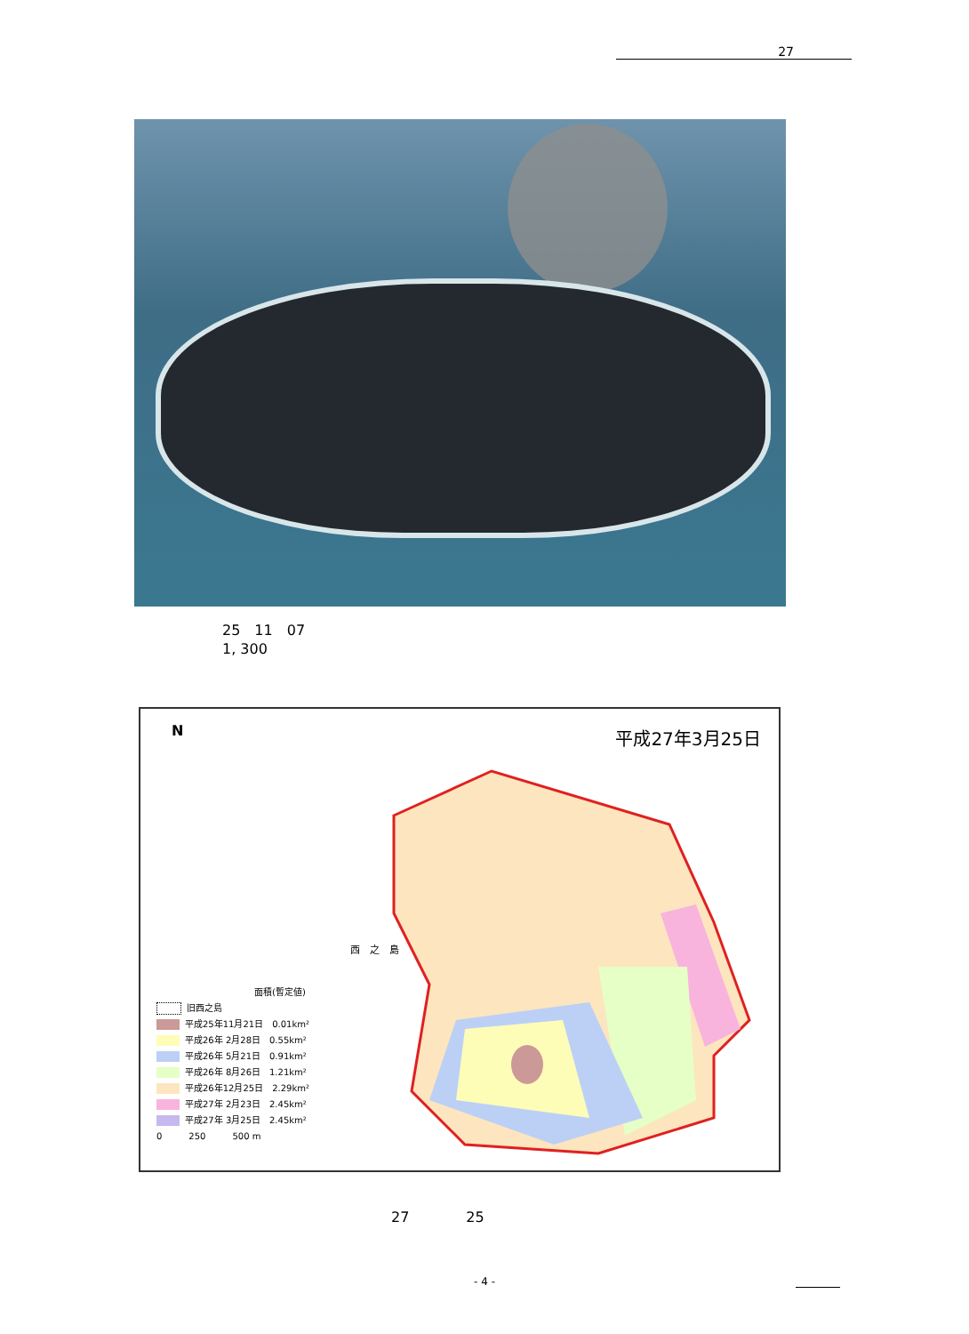27
25　11　07
1, 300
N 平成27年3月25日
西　之　島
面積(暫定値)
旧西之島
平成25年11月21日　0.01km²
平成26年 2月28日　0.55km²
平成26年 5月21日　0.91km²
平成26年 8月26日　1.21km²
平成26年12月25日　2.29km²
平成27年 2月23日　2.45km²
平成27年 3月25日　2.45km²
0　　　250　　　500 m
27　　　　25
- 4 -